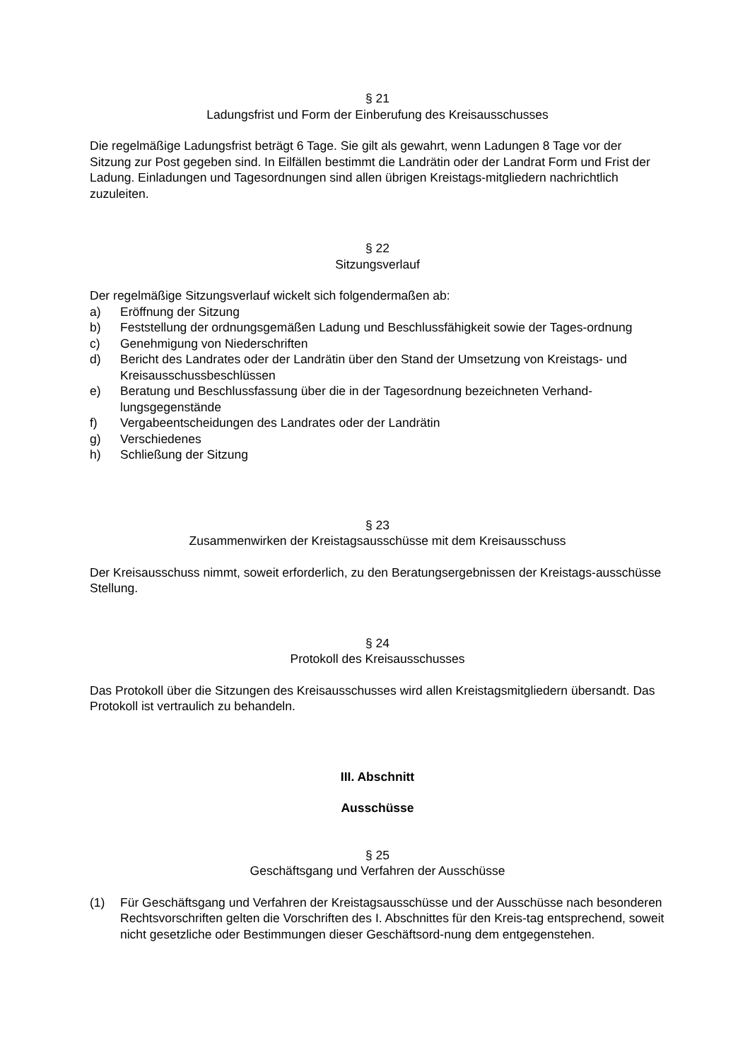§ 21
Ladungsfrist und Form der Einberufung des Kreisausschusses
Die regelmäßige Ladungsfrist beträgt 6 Tage. Sie gilt als gewahrt, wenn Ladungen 8 Tage vor der Sitzung zur Post gegeben sind. In Eilfällen bestimmt die Landrätin oder der Landrat Form und Frist der Ladung. Einladungen und Tagesordnungen sind allen übrigen Kreistags-mitgliedern nachrichtlich zuzuleiten.
§ 22
Sitzungsverlauf
Der regelmäßige Sitzungsverlauf wickelt sich folgendermaßen ab:
a) Eröffnung der Sitzung
b) Feststellung der ordnungsgemäßen Ladung und Beschlussfähigkeit sowie der Tages-ordnung
c) Genehmigung von Niederschriften
d) Bericht des Landrates oder der Landrätin über den Stand der Umsetzung von Kreistags- und Kreisausschussbeschlüssen
e) Beratung und Beschlussfassung über die in der Tagesordnung bezeichneten Verhand-lungsgegenstände
f) Vergabeentscheidungen des Landrates oder der Landrätin
g) Verschiedenes
h) Schließung der Sitzung
§ 23
Zusammenwirken der Kreistagsausschüsse mit dem Kreisausschuss
Der Kreisausschuss nimmt, soweit erforderlich, zu den Beratungsergebnissen der Kreistags-ausschüsse Stellung.
§ 24
Protokoll des Kreisausschusses
Das Protokoll über die Sitzungen des Kreisausschusses wird allen Kreistagsmitgliedern übersandt. Das Protokoll ist vertraulich zu behandeln.
III. Abschnitt
Ausschüsse
§ 25
Geschäftsgang und Verfahren der Ausschüsse
(1) Für Geschäftsgang und Verfahren der Kreistagsausschüsse und der Ausschüsse nach besonderen Rechtsvorschriften gelten die Vorschriften des I. Abschnittes für den Kreis-tag entsprechend, soweit nicht gesetzliche oder Bestimmungen dieser Geschäftsord-nung dem entgegenstehen.